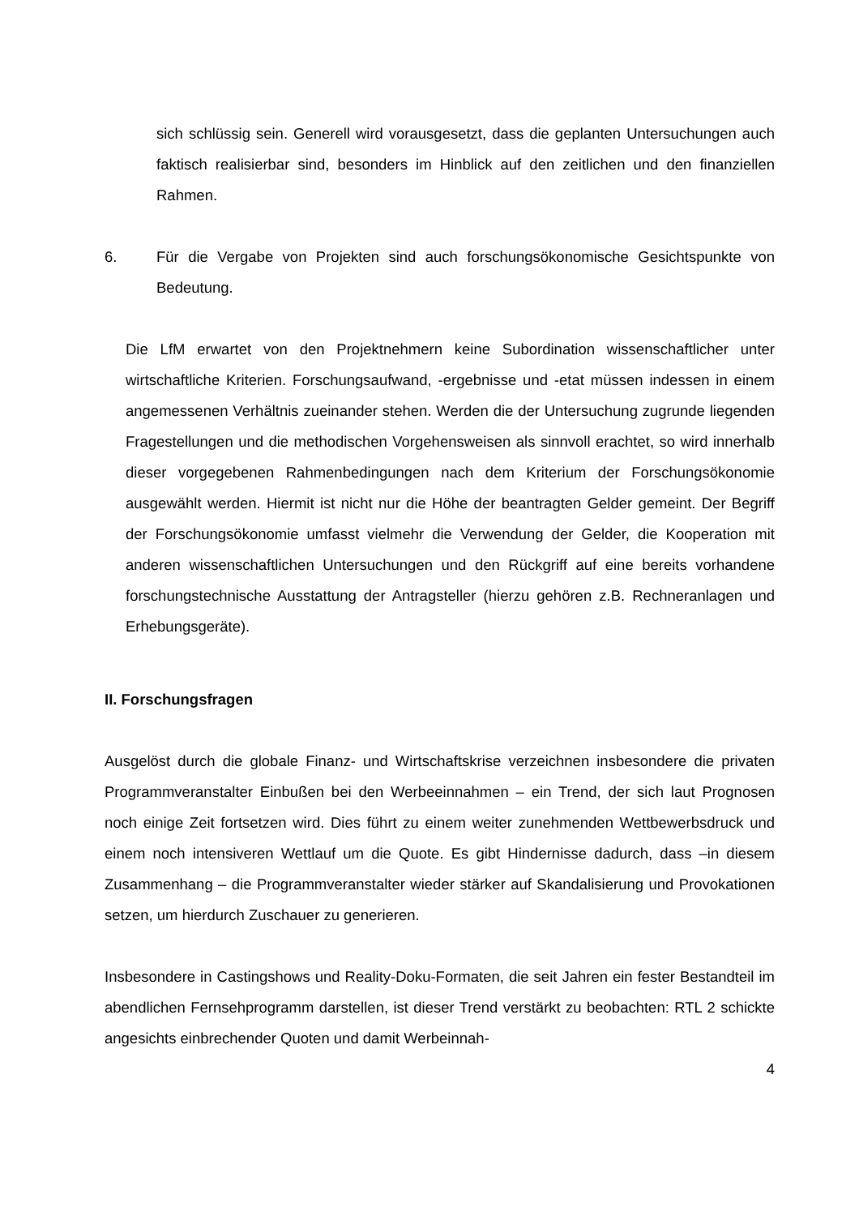sich schlüssig sein. Generell wird vorausgesetzt, dass die geplanten Untersuchungen auch faktisch realisierbar sind, besonders im Hinblick auf den zeitlichen und den finanziellen Rahmen.
6. Für die Vergabe von Projekten sind auch forschungsökonomische Gesichtspunkte von Bedeutung.
Die LfM erwartet von den Projektnehmern keine Subordination wissenschaftlicher unter wirtschaftliche Kriterien. Forschungsaufwand, -ergebnisse und -etat müssen indessen in einem angemessenen Verhältnis zueinander stehen. Werden die der Untersuchung zugrunde liegenden Fragestellungen und die methodischen Vorgehensweisen als sinnvoll erachtet, so wird innerhalb dieser vorgegebenen Rahmenbedingungen nach dem Kriterium der Forschungsökonomie ausgewählt werden. Hiermit ist nicht nur die Höhe der beantragten Gelder gemeint. Der Begriff der Forschungsökonomie umfasst vielmehr die Verwendung der Gelder, die Kooperation mit anderen wissenschaftlichen Untersuchungen und den Rückgriff auf eine bereits vorhandene forschungstechnische Ausstattung der Antragsteller (hierzu gehören z.B. Rechneranlagen und Erhebungsgeräte).
II. Forschungsfragen
Ausgelöst durch die globale Finanz- und Wirtschaftskrise verzeichnen insbesondere die privaten Programmveranstalter Einbußen bei den Werbeeinnahmen – ein Trend, der sich laut Prognosen noch einige Zeit fortsetzen wird. Dies führt zu einem weiter zunehmenden Wettbewerbsdruck und einem noch intensiveren Wettlauf um die Quote. Es gibt Hindernisse dadurch, dass –in diesem Zusammenhang – die Programmveranstalter wieder stärker auf Skandalisierung und Provokationen setzen, um hierdurch Zuschauer zu generieren.
Insbesondere in Castingshows und Reality-Doku-Formaten, die seit Jahren ein fester Bestandteil im abendlichen Fernsehprogramm darstellen, ist dieser Trend verstärkt zu beobachten: RTL 2 schickte angesichts einbrechender Quoten und damit Werbeinnah-
4